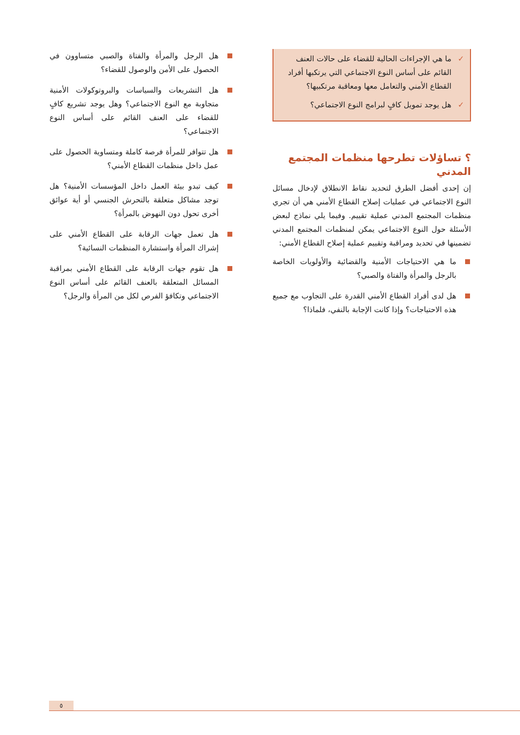✓ ما هي الإجراءات الحالية للقضاء على حالات العنف القائم على أساس النوع الاجتماعي التي يرتكبها أفراد القطاع الأمني والتعامل معها ومعاقبة مرتكبيها؟
✓ هل يوجد تمويل كافٍ لبرامج النوع الاجتماعي؟
؟ تساؤلات تطرحها منظمات المجتمع المدني
إن إحدى أفضل الطرق لتحديد نقاط الانطلاق لإدخال مسائل النوع الاجتماعي في عمليات إصلاح القطاع الأمني هي أن تجري منظمات المجتمع المدني عملية تقييم. وفيما يلي نماذج لبعض الأسئلة حول النوع الاجتماعي يمكن لمنظمات المجتمع المدني تضمينها في تحديد ومراقبة وتقييم عملية إصلاح القطاع الأمني:
ما هي الاحتياجات الأمنية والقضائية والأولويات الخاصة بالرجل والمرأة والفتاة والصبي؟
هل لدى أفراد القطاع الأمني القدرة على التجاوب مع جميع هذه الاحتياجات؟ وإذا كانت الإجابة بالنفي، فلماذا؟
هل الرجل والمرأة والفتاة والصبي متساوون في الحصول على الأمن والوصول للقضاء؟
هل التشريعات والسياسات والبروتوكولات الأمنية متجاوبة مع النوع الاجتماعي؟ وهل يوجد تشريع كافٍ للقضاء على العنف القائم على أساس النوع الاجتماعي؟
هل تتوافر للمرأة فرصة كاملة ومتساوية الحصول على عمل داخل منظمات القطاع الأمني؟
كيف تبدو بيئة العمل داخل المؤسسات الأمنية؟ هل توجد مشاكل متعلقة بالتحرش الجنسي أو أية عوائق أخرى تحول دون النهوض بالمرأة؟
هل تعمل جهات الرقابة على القطاع الأمني على إشراك المرأة واستشارة المنظمات النسائية؟
هل تقوم جهات الرقابة على القطاع الأمني بمراقبة المسائل المتعلقة بالعنف القائم على أساس النوع الاجتماعي وتكافؤ الفرص لكل من المرأة والرجل؟
٥